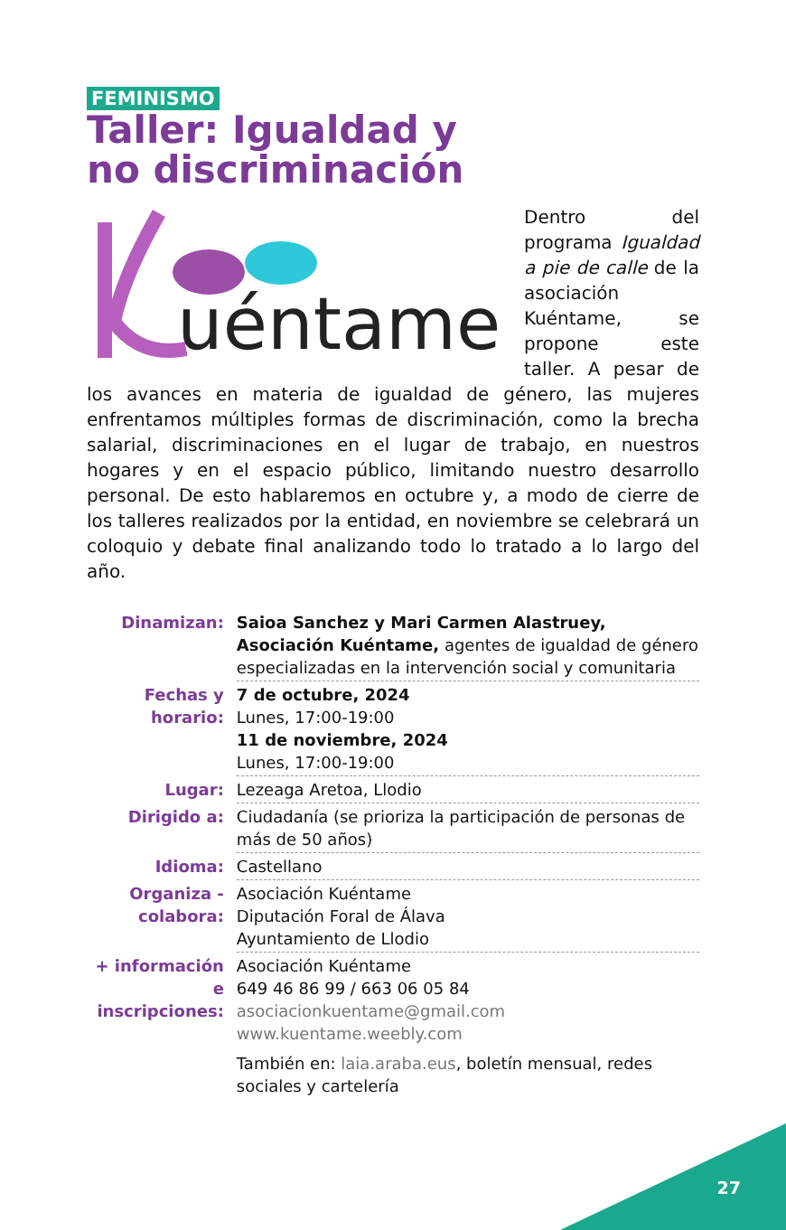FEMINISMO
Taller: Igualdad y
no discriminación
uéntame
Dentro del programa Igualdad a pie de calle de la asociación Kuéntame, se propone este taller. A pesar de los avances en materia de igualdad de género, las mujeres enfrentamos múltiples formas de discriminación, como la brecha salarial, discriminaciones en el lugar de trabajo, en nuestros hogares y en el espacio público, limitando nuestro desarrollo personal. De esto hablaremos en octubre y, a modo de cierre de los talleres realizados por la entidad, en noviembre se celebrará un coloquio y debate final analizando todo lo tratado a lo largo del año.
| Dinamizan: | Saioa Sanchez y Mari Carmen Alastruey, Asociación Kuéntame, agentes de igualdad de género especializadas en la intervención social y comunitaria |
| Fechas y horario: | 7 de octubre, 2024 Lunes, 17:00-19:00 11 de noviembre, 2024 Lunes, 17:00-19:00 |
| Lugar: | Lezeaga Aretoa, Llodio |
| Dirigido a: | Ciudadanía (se prioriza la participación de personas de más de 50 años) |
| Idioma: | Castellano |
| Organiza - colabora: | Asociación Kuéntame Diputación Foral de Álava Ayuntamiento de Llodio |
| + información e inscripciones: | Asociación Kuéntame 649 46 86 99 / 663 06 05 84 asociacionkuentame@gmail.com www.kuentame.weebly.com También en: laia.araba.eus , boletín mensual, redes sociales y cartelería |
27